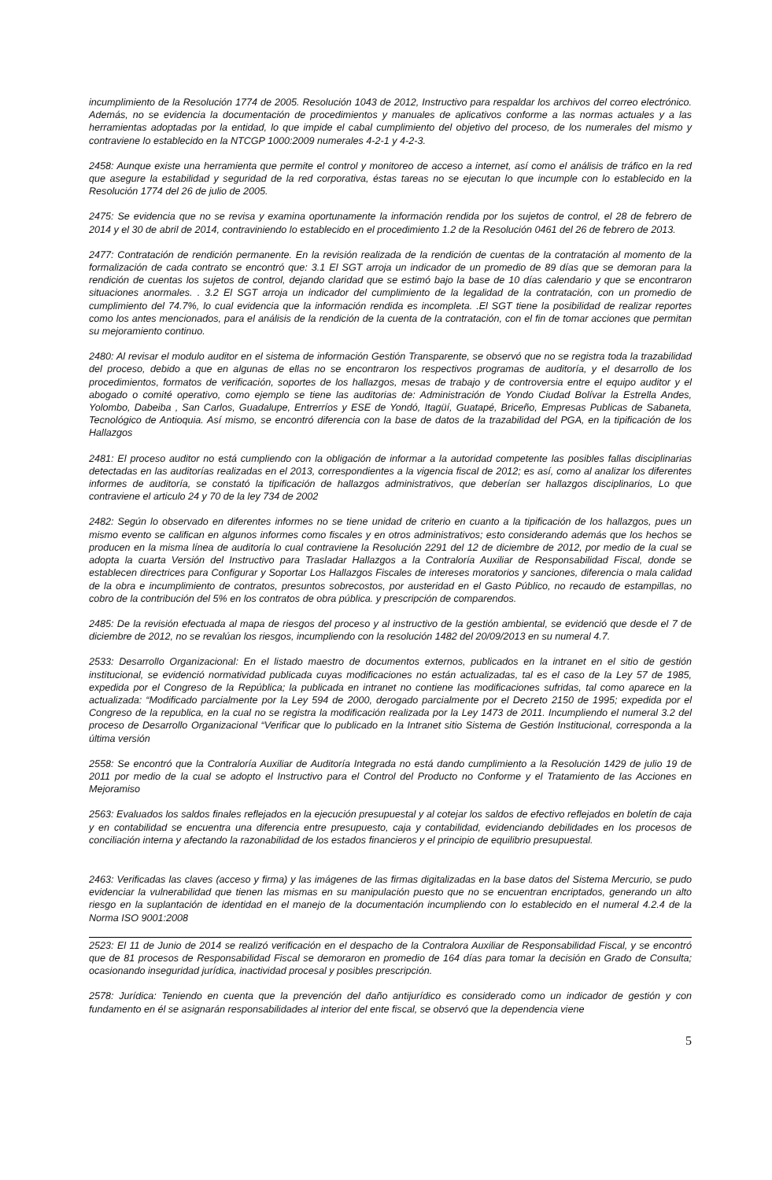incumplimiento de la Resolución 1774 de 2005. Resolución 1043 de 2012, Instructivo para respaldar los archivos del correo electrónico. Además, no se evidencia la documentación de procedimientos y manuales de aplicativos conforme a las normas actuales y a las herramientas adoptadas por la entidad, lo que impide el cabal cumplimiento del objetivo del proceso, de los numerales del mismo y contraviene lo establecido en la NTCGP 1000:2009 numerales 4-2-1 y 4-2-3.
2458: Aunque existe una herramienta que permite el control y monitoreo de acceso a internet, así como el análisis de tráfico en la red que asegure la estabilidad y seguridad de la red corporativa, éstas tareas no se ejecutan lo que incumple con lo establecido en la Resolución 1774 del 26 de julio de 2005.
2475: Se evidencia que no se revisa y examina oportunamente la información rendida por los sujetos de control, el 28 de febrero de 2014 y el 30 de abril de 2014, contraviniendo lo establecido en el procedimiento 1.2 de la Resolución 0461 del 26 de febrero de 2013.
2477: Contratación de rendición permanente. En la revisión realizada de la rendición de cuentas de la contratación al momento de la formalización de cada contrato se encontró que: 3.1 El SGT arroja un indicador de un promedio de 89 días que se demoran para la rendición de cuentas los sujetos de control, dejando claridad que se estimó bajo la base de 10 días calendario y que se encontraron situaciones anormales. . 3.2 El SGT arroja un indicador del cumplimiento de la legalidad de la contratación, con un promedio de cumplimiento del 74.7%, lo cual evidencia que la información rendida es incompleta. .El SGT tiene la posibilidad de realizar reportes como los antes mencionados, para el análisis de la rendición de la cuenta de la contratación, con el fin de tomar acciones que permitan su mejoramiento continuo.
2480: Al revisar el modulo auditor en el sistema de información Gestión Transparente, se observó que no se registra toda la trazabilidad del proceso, debido a que en algunas de ellas no se encontraron los respectivos programas de auditoría, y el desarrollo de los procedimientos, formatos de verificación, soportes de los hallazgos, mesas de trabajo y de controversia entre el equipo auditor y el abogado o comité operativo, como ejemplo se tiene las auditorias de: Administración de Yondo Ciudad Bolívar la Estrella Andes, Yolombo, Dabeiba , San Carlos, Guadalupe, Entrerríos y ESE de Yondó, Itagüí, Guatapé, Briceño, Empresas Publicas de Sabaneta, Tecnológico de Antioquia. Así mismo, se encontró diferencia con la base de datos de la trazabilidad del PGA, en la tipificación de los Hallazgos
2481: El proceso auditor no está cumpliendo con la obligación de informar a la autoridad competente las posibles fallas disciplinarias detectadas en las auditorías realizadas en el 2013, correspondientes a la vigencia fiscal de 2012; es así, como al analizar los diferentes informes de auditoría, se constató la tipificación de hallazgos administrativos, que deberían ser hallazgos disciplinarios, Lo que contraviene el articulo 24 y 70 de la ley 734 de 2002
2482: Según lo observado en diferentes informes no se tiene unidad de criterio en cuanto a la tipificación de los hallazgos, pues un mismo evento se califican en algunos informes como fiscales y en otros administrativos; esto considerando además que los hechos se producen en la misma línea de auditoría lo cual contraviene la Resolución 2291 del 12 de diciembre de 2012, por medio de la cual se adopta la cuarta Versión del Instructivo para Trasladar Hallazgos a la Contraloría Auxiliar de Responsabilidad Fiscal, donde se establecen directrices para Configurar y Soportar Los Hallazgos Fiscales de intereses moratorios y sanciones, diferencia o mala calidad de la obra e incumplimiento de contratos, presuntos sobrecostos, por austeridad en el Gasto Público, no recaudo de estampillas, no cobro de la contribución del 5% en los contratos de obra pública. y prescripción de comparendos.
2485: De la revisión efectuada al mapa de riesgos del proceso y al instructivo de la gestión ambiental, se evidenció que desde el 7 de diciembre de 2012, no se revalúan los riesgos, incumpliendo con la resolución 1482 del 20/09/2013 en su numeral 4.7.
2533: Desarrollo Organizacional: En el listado maestro de documentos externos, publicados en la intranet en el sitio de gestión institucional, se evidenció normatividad publicada cuyas modificaciones no están actualizadas, tal es el caso de la Ley 57 de 1985, expedida por el Congreso de la República; la publicada en intranet no contiene las modificaciones sufridas, tal como aparece en la actualizada: “Modificado parcialmente por la Ley 594 de 2000, derogado parcialmente por el Decreto 2150 de 1995; expedida por el Congreso de la republica, en la cual no se registra la modificación realizada por la Ley 1473 de 2011. Incumpliendo el numeral 3.2 del proceso de Desarrollo Organizacional “Verificar que lo publicado en la Intranet sitio Sistema de Gestión Institucional, corresponda a la última versión
2558: Se encontró que la Contraloría Auxiliar de Auditoría Integrada no está dando cumplimiento a la Resolución 1429 de julio 19 de 2011 por medio de la cual se adopto el Instructivo para el Control del Producto no Conforme y el Tratamiento de las Acciones en Mejoramiso
2563: Evaluados los saldos finales reflejados en la ejecución presupuestal y al cotejar los saldos de efectivo reflejados en boletín de caja y en contabilidad se encuentra una diferencia entre presupuesto, caja y contabilidad, evidenciando debilidades en los procesos de conciliación interna y afectando la razonabilidad de los estados financieros y el principio de equilibrio presupuestal.
2463: Verificadas las claves (acceso y firma) y las imágenes de las firmas digitalizadas en la base datos del Sistema Mercurio, se pudo evidenciar la vulnerabilidad que tienen las mismas en su manipulación puesto que no se encuentran encriptados, generando un alto riesgo en la suplantación de identidad en el manejo de la documentación incumpliendo con lo establecido en el numeral 4.2.4 de la Norma ISO 9001:2008
2523: El 11 de Junio de 2014 se realizó verificación en el despacho de la Contralora Auxiliar de Responsabilidad Fiscal, y se encontró que de 81 procesos de Responsabilidad Fiscal se demoraron en promedio de 164 días para tomar la decisión en Grado de Consulta; ocasionando inseguridad jurídica, inactividad procesal y posibles prescripción.
2578: Jurídica: Teniendo en cuenta que la prevención del daño antijurídico es considerado como un indicador de gestión y con fundamento en él se asignarán responsabilidades al interior del ente fiscal, se observó que la dependencia viene
5